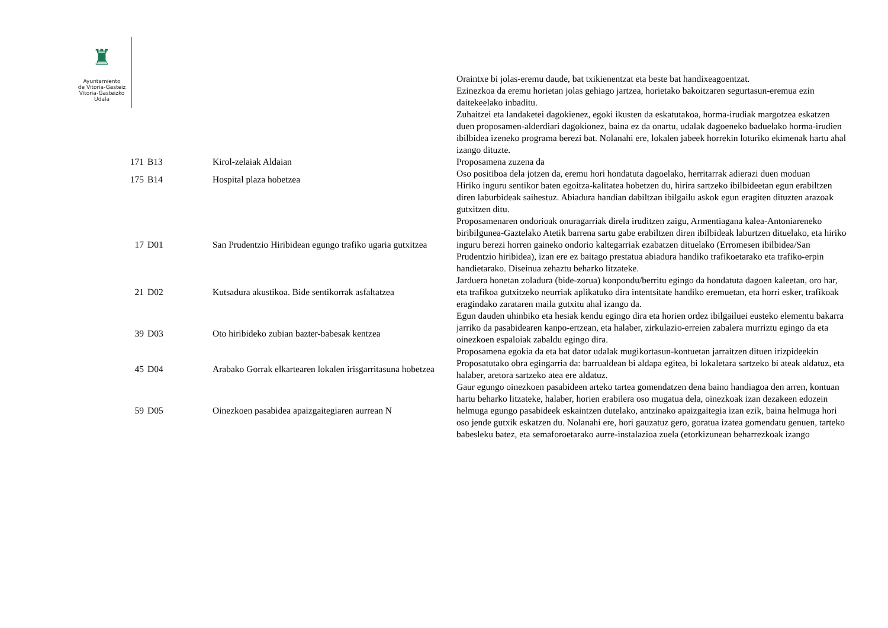♜
Ayuntamiento
de Vitoria-Gasteiz
Vitoria-Gasteizko
Udala
| | | | Oraintxe bi jolas-eremu daude, bat txikienentzat eta beste bat handixeagoentzat. Ezinezkoa da eremu horietan jolas gehiago jartzea, horietako bakoitzaren segurtasun-eremua ezin daitekeelako inbaditu. Zuhaitzei eta landaketei dagokienez, egoki ikusten da eskatutakoa, horma-irudiak margotzea eskatzen duen proposamen-alderdiari dagokionez, baina ez da onartu, udalak dagoeneko baduelako horma-irudien ibilbidea izeneko programa berezi bat. Nolanahi ere, lokalen jabeek horrekin loturiko ekimenak hartu ahal izango dituzte. |
| 171 | B13 | Kirol-zelaiak Aldaian | Proposamena zuzena da |
| 175 | B14 | Hospital plaza hobetzea | Oso positiboa dela jotzen da, eremu hori hondatuta dagoelako, herritarrak adierazi duen moduan Hiriko inguru sentikor baten egoitza-kalitatea hobetzen du, hirira sartzeko ibilbideetan egun erabiltzen diren laburbideak saihestuz. Abiadura handian dabiltzan ibilgailu askok egun eragiten dituzten arazoak gutxitzen ditu. |
| 17 | D01 | San Prudentzio Hiribidean egungo trafiko ugaria gutxitzea | Proposamenaren ondorioak onuragarriak direla iruditzen zaigu, Armentiagana kalea-Antoniareneko biribilgunea-Gaztelako Atetik barrena sartu gabe erabiltzen diren ibilbideak laburtzen dituelako, eta hiriko inguru berezi horren gaineko ondorio kaltegarriak ezabatzen dituelako (Erromesen ibilbidea/San Prudentzio hiribidea), izan ere ez baitago prestatua abiadura handiko trafikoetarako eta trafiko-erpin handietarako. Diseinua zehaztu beharko litzateke. |
| 21 | D02 | Kutsadura akustikoa. Bide sentikorrak asfaltatzea | Jarduera honetan zoladura (bide-zorua) konpondu/berritu egingo da hondatuta dagoen kaleetan, oro har, eta trafikoa gutxitzeko neurriak aplikatuko dira intentsitate handiko eremuetan, eta horri esker, trafikoak eragindako zarataren maila gutxitu ahal izango da. |
| 39 | D03 | Oto hiribideko zubian bazter-babesak kentzea | Egun dauden uhinbiko eta hesiak kendu egingo dira eta horien ordez ibilgailuei eusteko elementu bakarra jarriko da pasabidearen kanpo-ertzean, eta halaber, zirkulazio-erreien zabalera murriztu egingo da eta oinezkoen espaloiak zabaldu egingo dira. Proposamena egokia da eta bat dator udalak mugikortasun-kontuetan jarraitzen dituen irizpideekin |
| 45 | D04 | Arabako Gorrak elkartearen lokalen irisgarritasuna hobetzea | Proposatutako obra egingarria da: barrualdean bi aldapa egitea, bi lokaletara sartzeko bi ateak aldatuz, eta halaber, aretora sartzeko atea ere aldatuz. |
| 59 | D05 | Oinezkoen pasabidea apaizgaitegiaren aurrean N | Gaur egungo oinezkoen pasabideen arteko tartea gomendatzen dena baino handiagoa den arren, kontuan hartu beharko litzateke, halaber, horien erabilera oso mugatua dela, oinezkoak izan dezakeen edozein helmuga egungo pasabideek eskaintzen dutelako, antzinako apaizgaitegia izan ezik, baina helmuga hori oso jende gutxik eskatzen du. Nolanahi ere, hori gauzatuz gero, goratua izatea gomendatu genuen, tarteko babesleku batez, eta semaforoetarako aurre-instalazioa zuela (etorkizunean beharrezkoak izango |